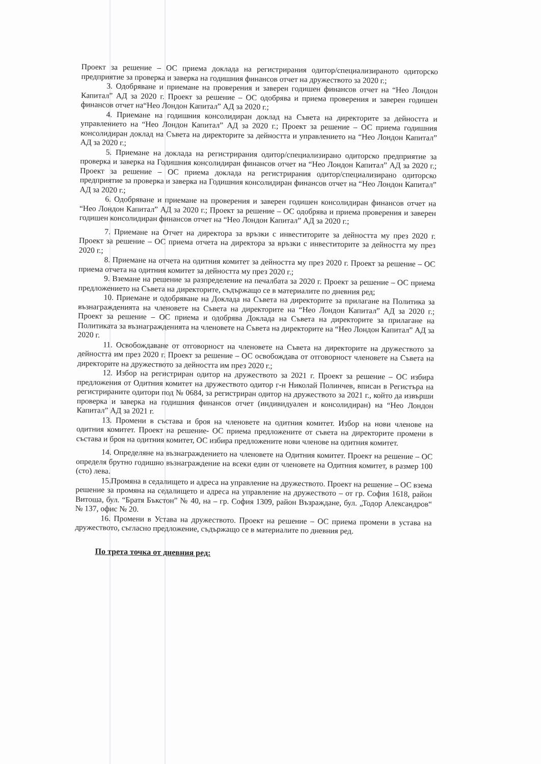Проект за решение – ОС приема доклада на регистрирания одитор/специализираното одиторско предприятие за проверка и заверка на годишния финансов отчет на дружеството за 2020 г.;
3. Одобряване и приемане на проверения и заверен годишен финансов отчет на “Нео Лондон Капитал” АД за 2020 г. Проект за решение – ОС одобрява и приема проверения и заверен годишен финансов отчет на“Нео Лондон Капитал” АД за 2020 г.;
4. Приемане на годишния консолидиран доклад на Съвета на директорите за дейността и управлението на “Нео Лондон Капитал” АД за 2020 г.; Проект за решение – ОС приема годишния консолидиран доклад на Съвета на директорите за дейността и управлението на “Нео Лондон Капитал” АД за 2020 г.;
5. Приемане на доклада на регистрирания одитор/специализирано одиторско предприятие за проверка и заверка на Годишния консолидиран финансов отчет на “Нео Лондон Капитал” АД за 2020 г.; Проект за решение – ОС приема доклада на регистрирания одитор/специализирано одиторско предприятие за проверка и заверка на Годишния консолидиран финансов отчет на “Нео Лондон Капитал” АД за 2020 г.;
6. Одобряване и приемане на проверения и заверен годишен консолидиран финансов отчет на “Нео Лондон Капитал” АД за 2020 г.; Проект за решение – ОС одобрява и приема проверения и заверен годишен консолидиран финансов отчет на “Нео Лондон Капитал” АД за 2020 г.;
7. Приемане на Отчет на директора за връзки с инвеститорите за дейността му през 2020 г. Проект за решение – ОС приема отчета на директора за връзки с инвеститорите за дейността му през 2020 г.;
8. Приемане на отчета на одитния комитет за дейността му през 2020 г. Проект за решение – ОС приема отчета на одитния комитет за дейността му през 2020 г.;
9. Вземане на решение за разпределение на печалбата за 2020 г. Проект за решение – ОС приема предложението на Съвета на директорите, съдържащо се в материалите по дневния ред;
10. Приемане и одобряване на Доклада на Съвета на директорите за прилагане на Политика за възнагражденията на членовете на Съвета на директорите на “Нео Лондон Капитал” АД за 2020 г.; Проект за решение – ОС приема и одобрява Доклада на Съвета на директорите за прилагане на Политиката за възнагражденията на членовете на Съвета на директорите на “Нео Лондон Капитал” АД за 2020 г.
11. Освобождаване от отговорност на членовете на Съвета на директорите на дружеството за дейността им през 2020 г. Проект за решение – ОС освобождава от отговорност членовете на Съвета на директорите на дружеството за дейността им през 2020 г.;
12. Избор на регистриран одитор на дружеството за 2021 г. Проект за решение – ОС избира предложения от Одитния комитет на дружеството одитор г-н Николай Полинчев, вписан в Регистъра на регистрираните одитори под № 0684, за регистриран одитор на дружеството за 2021 г., който да извърши проверка и заверка на годишния финансов отчет (индивидуален и консолидиран) на “Нео Лондон Капитал” АД за 2021 г.
13. Промени в състава и броя на членовете на одитния комитет. Избор на нови членове на одитния комитет. Проект на решение- ОС приема предложените от съвета на директорите промени в състава и броя на одитния комитет, ОС избира предложените нови членове на одитния комитет.
14. Определяне на възнаграждението на членовете на Одитния комитет. Проект на решение – ОС определя брутно годишно възнаграждение на всеки един от членовете на Одитния комитет, в размер 100 (сто) лева.
15.Промяна в седалището и адреса на управление на дружеството. Проект на решение – ОС взема решение за промяна на седалището и адреса на управление на дружеството – от гр. София 1618, район Витоша, бул. “Братя Бъкстон” № 40, на – гр. София 1309, район Възраждане, бул. „Тодор Александров“ № 137, офис № 20.
16. Промени в Устава на дружеството. Проект на решение – ОС приема промени в устава на дружеството, съгласно предложение, съдържащо се в материалите по дневния ред.
По трета точка от дневния ред: